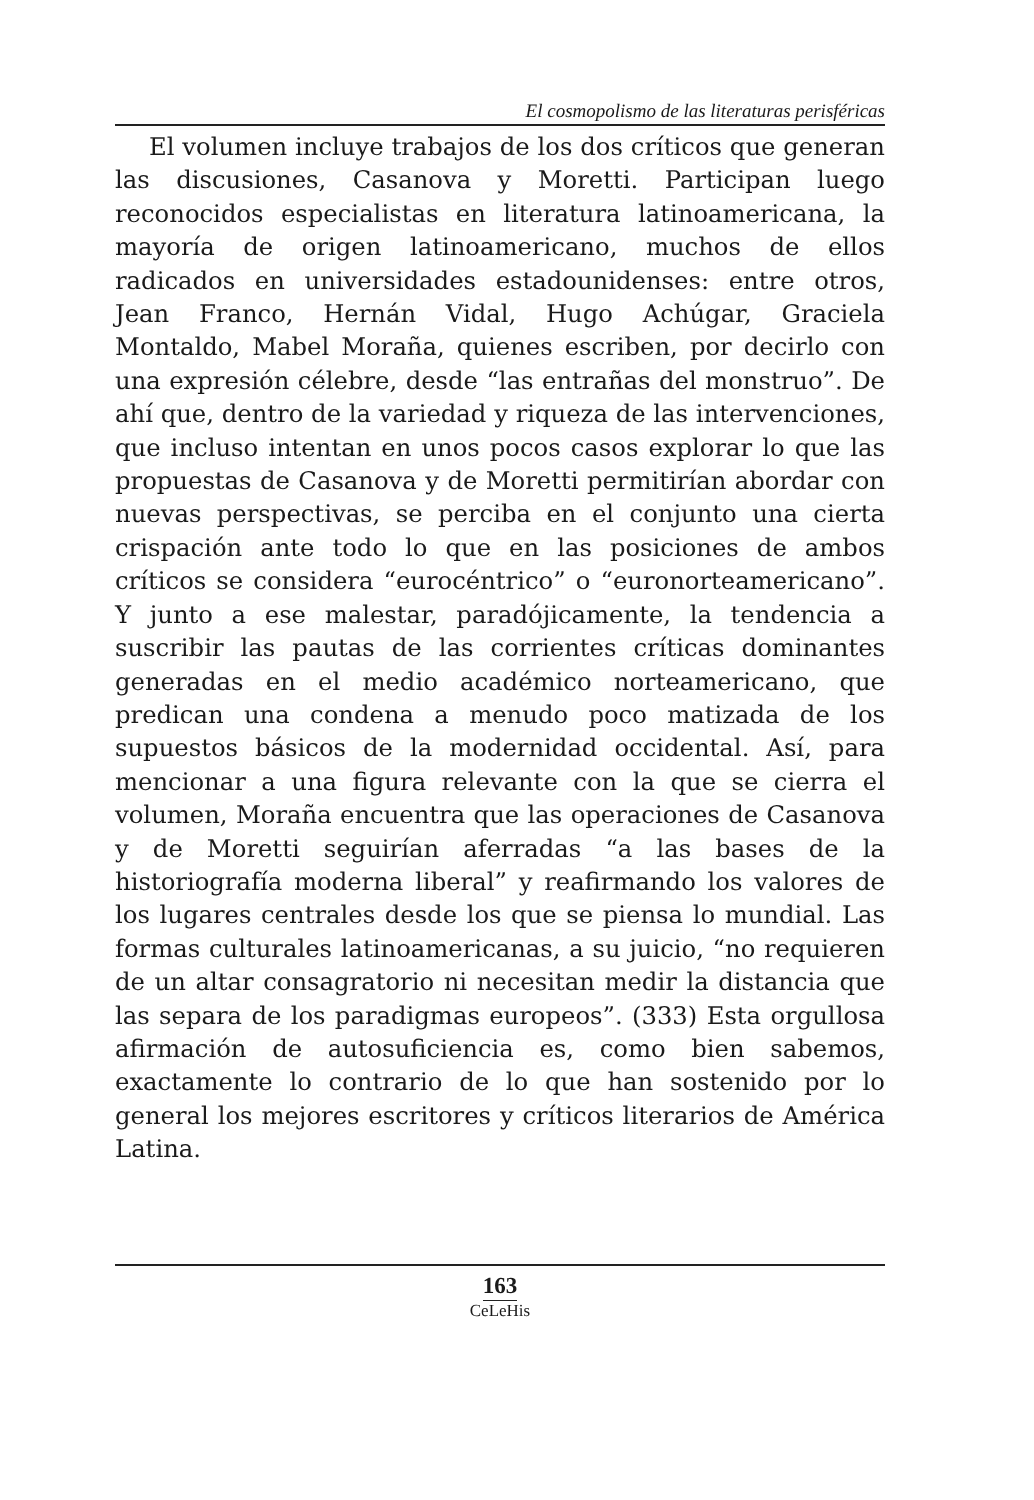El cosmopolismo de las literaturas perisféricas
El volumen incluye trabajos de los dos críticos que generan las discusiones, Casanova y Moretti. Participan luego reconocidos especialistas en literatura latinoamericana, la mayoría de origen latinoamericano, muchos de ellos radicados en universidades estadounidenses: entre otros, Jean Franco, Hernán Vidal, Hugo Achúgar, Graciela Montaldo, Mabel Moraña, quienes escriben, por decirlo con una expresión célebre, desde “las entrañas del monstruo”. De ahí que, dentro de la variedad y riqueza de las intervenciones, que incluso intentan en unos pocos casos explorar lo que las propuestas de Casanova y de Moretti permitirían abordar con nuevas perspectivas, se perciba en el conjunto una cierta crispación ante todo lo que en las posiciones de ambos críticos se considera “eurocéntrico” o “euronorteamericano”. Y junto a ese malestar, paradójicamente, la tendencia a suscribir las pautas de las corrientes críticas dominantes generadas en el medio académico norteamericano, que predican una condena a menudo poco matizada de los supuestos básicos de la modernidad occidental. Así, para mencionar a una figura relevante con la que se cierra el volumen, Moraña encuentra que las operaciones de Casanova y de Moretti seguirían aferradas “a las bases de la historiografía moderna liberal” y reafirmando los valores de los lugares centrales desde los que se piensa lo mundial. Las formas culturales latinoamericanas, a su juicio, “no requieren de un altar consagratorio ni necesitan medir la distancia que las separa de los paradigmas europeos”. (333) Esta orgullosa afirmación de autosuficiencia es, como bien sabemos, exactamente lo contrario de lo que han sostenido por lo general los mejores escritores y críticos literarios de América Latina.
163
CeLeHis